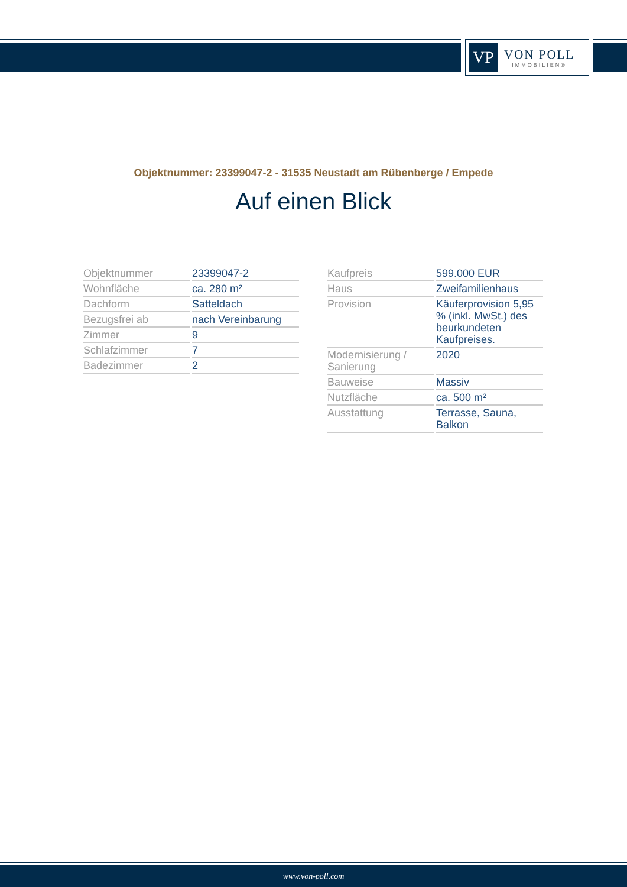VP
VON POLL
IMMOBILIEN®
Objektnummer: 23399047-2 - 31535 Neustadt am Rübenberge / Empede
Auf einen Blick
| Objektnummer | 23399047-2 |
| Wohnfläche | ca. 280 m² |
| Dachform | Satteldach |
| Bezugsfrei ab | nach Vereinbarung |
| Zimmer | 9 |
| Schlafzimmer | 7 |
| Badezimmer | 2 |
| Kaufpreis | 599.000 EUR |
| Haus | Zweifamilienhaus |
| Provision | Käuferprovision 5,95 % (inkl. MwSt.) des beurkundeten Kaufpreises. |
| Modernisierung / Sanierung | 2020 |
| Bauweise | Massiv |
| Nutzfläche | ca. 500 m² |
| Ausstattung | Terrasse, Sauna, Balkon |
www.von-poll.com